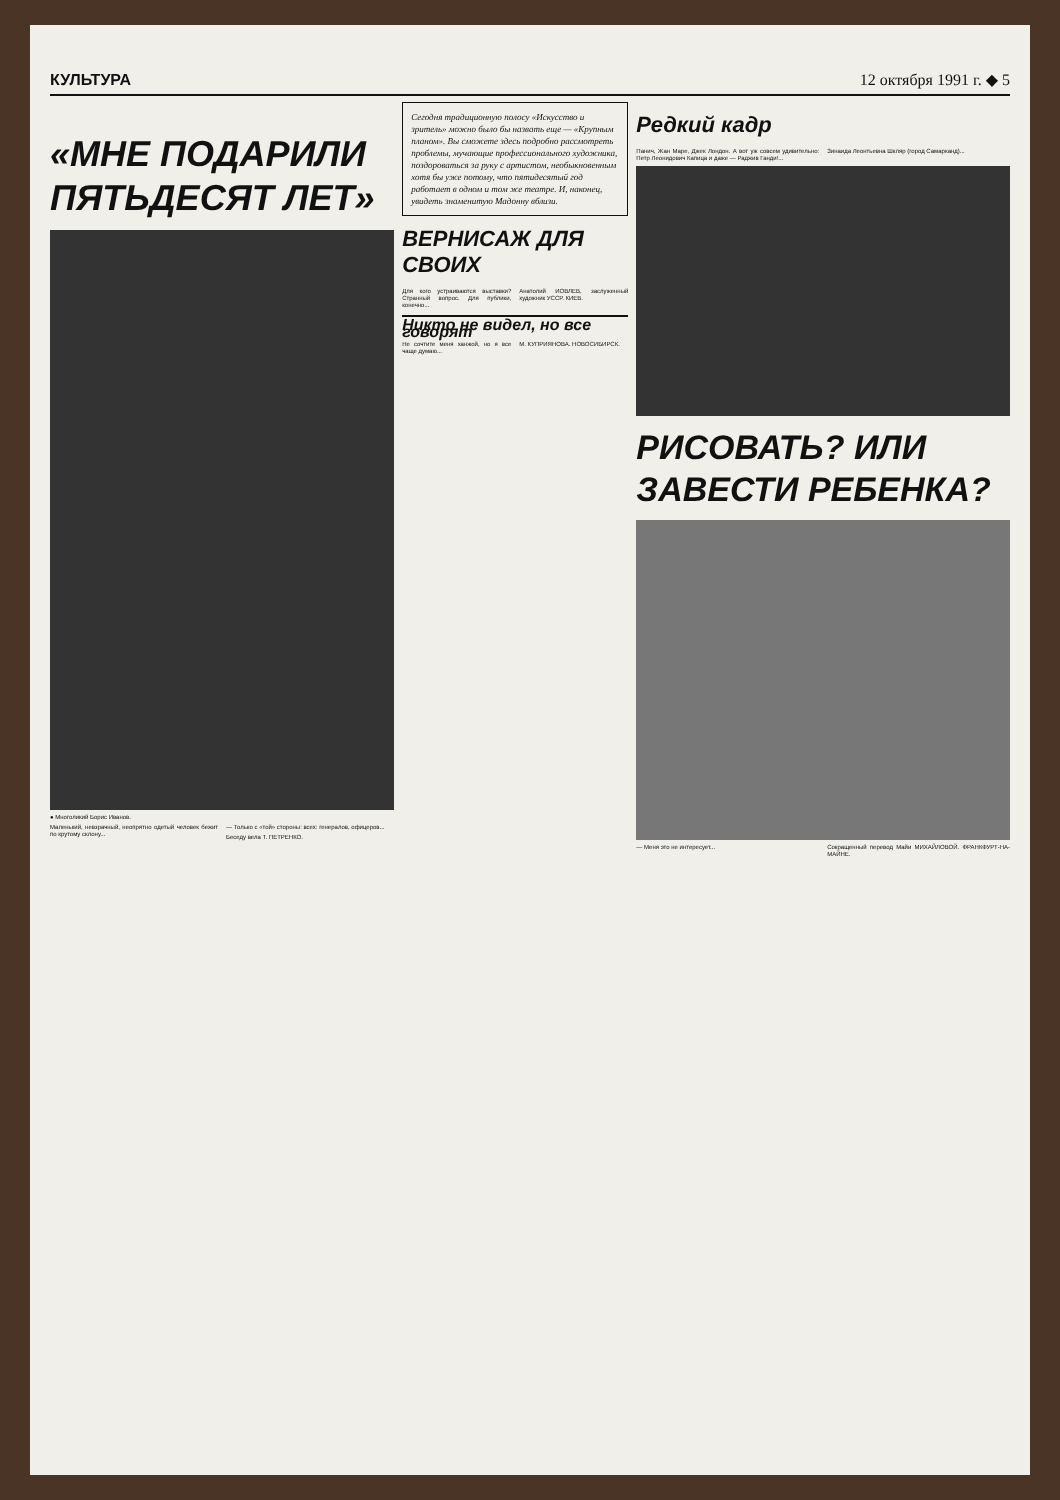КУЛЬТУРА 12 октября 1991 г. ◆ 5
«МНЕ ПОДАРИЛИ ПЯТЬДЕСЯТ ЛЕТ»
● Многоликий Борис Иванов.
Маленький, невзрачный, неопрятно одетый человек бежит по крутому склону...
— Только с «той» стороны: всех: генералов, офицеров...
Беседу вела Т. ПЕТРЕНКО.
Сегодня традиционную полосу «Искусство и зритель» можно было бы назвать еще — «Крупным планом». Вы сможете здесь подробно рассмотреть проблемы, мучающие профессионального художника, поздороваться за руку с артистом, необыкновенным хотя бы уже потому, что пятидесятый год работает в одном и том же театре. И, наконец, увидеть знаменитую Мадонну вблизи.
ВЕРНИСАЖ ДЛЯ СВОИХ
Для кого устраиваются выставки? Странный вопрос. Для публики, конечно...
Анатолий ИОВЛЕВ, заслуженный художник УССР. КИЕВ.
Никто не видел, но все говорят
Не сочтите меня ханжой, но я все чаще думаю...
М. КУПРИЯНОВА. НОВОСИБИРСК.
Редкий кадр
Панич, Жан Маре, Джек Лондон. А вот уж совсем удивительно: Петр Леонидович Капица и даже — Раджив Ганди!...
Зинаида Леонтьевна Шкляр (город Самарканд)...
РИСОВАТЬ? ИЛИ ЗАВЕСТИ РЕБЕНКА?
— Меня это не интересует...
Сокращенный перевод Майи МИХАЙЛОВОЙ. ФРАНКФУРТ-НА-МАЙНЕ.